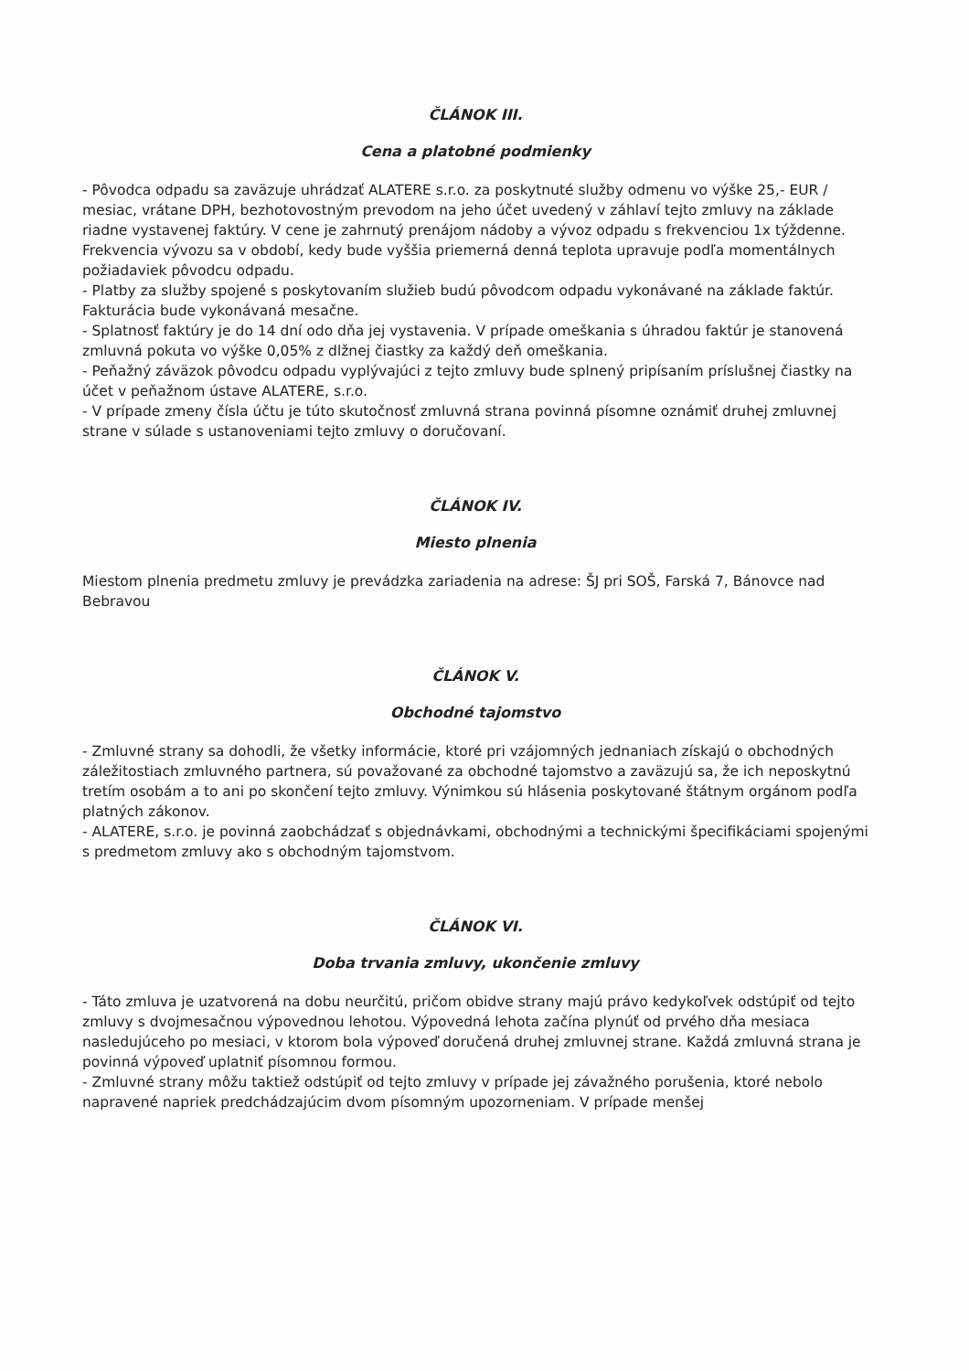ČLÁNOK III.
Cena a platobné podmienky
- Pôvodca odpadu sa zaväzuje uhrádzať ALATERE s.r.o. za poskytnuté služby odmenu vo výške 25,- EUR / mesiac, vrátane DPH, bezhotovostným prevodom na jeho účet uvedený v záhlaví tejto zmluvy na základe riadne vystavenej faktúry. V cene je zahrnutý prenájom nádoby a vývoz odpadu s frekvenciou 1x týždenne. Frekvencia vývozu sa v období, kedy bude vyššia priemerná denná teplota upravuje podľa momentálnych požiadaviek pôvodcu odpadu.
- Platby za služby spojené s poskytovaním služieb budú pôvodcom odpadu vykonávané na základe faktúr. Fakturácia bude vykonávaná mesačne.
- Splatnosť faktúry je do 14 dní odo dňa jej vystavenia. V prípade omeškania s úhradou faktúr je stanovená zmluvná pokuta vo výške 0,05% z dlžnej čiastky za každý deň omeškania.
- Peňažný záväzok pôvodcu odpadu vyplývajúci z tejto zmluvy bude splnený pripísaním príslušnej čiastky na účet v peňažnom ústave ALATERE, s.r.o.
- V prípade zmeny čísla účtu je túto skutočnosť zmluvná strana povinná písomne oznámiť druhej zmluvnej strane v súlade s ustanoveniami tejto zmluvy o doručovaní.
ČLÁNOK IV.
Miesto plnenia
Miestom plnenia predmetu zmluvy je prevádzka zariadenia na adrese: ŠJ pri SOŠ, Farská 7, Bánovce nad Bebravou
ČLÁNOK V.
Obchodné tajomstvo
- Zmluvné strany sa dohodli, že všetky informácie, ktoré pri vzájomných jednaniach získajú o obchodných záležitostiach zmluvného partnera, sú považované za obchodné tajomstvo a zaväzujú sa, že ich neposkytnú tretím osobám a to ani po skončení tejto zmluvy. Výnimkou sú hlásenia poskytované štátnym orgánom podľa platných zákonov.
- ALATERE, s.r.o. je povinná zaobchádzať s objednávkami, obchodnými a technickými špecifikáciami spojenými s predmetom zmluvy ako s obchodným tajomstvom.
ČLÁNOK VI.
Doba trvania zmluvy, ukončenie zmluvy
- Táto zmluva je uzatvorená na dobu neurčitú, pričom obidve strany majú právo kedykoľvek odstúpiť od tejto zmluvy s dvojmesačnou výpovednou lehotou. Výpovedná lehota začína plynúť od prvého dňa mesiaca nasledujúceho po mesiaci, v ktorom bola výpoveď doručená druhej zmluvnej strane. Každá zmluvná strana je povinná výpoveď uplatniť písomnou formou.
- Zmluvné strany môžu taktiež odstúpiť od tejto zmluvy v prípade jej závažného porušenia, ktoré nebolo napravené napriek predchádzajúcim dvom písomným upozorneniam. V prípade menšej